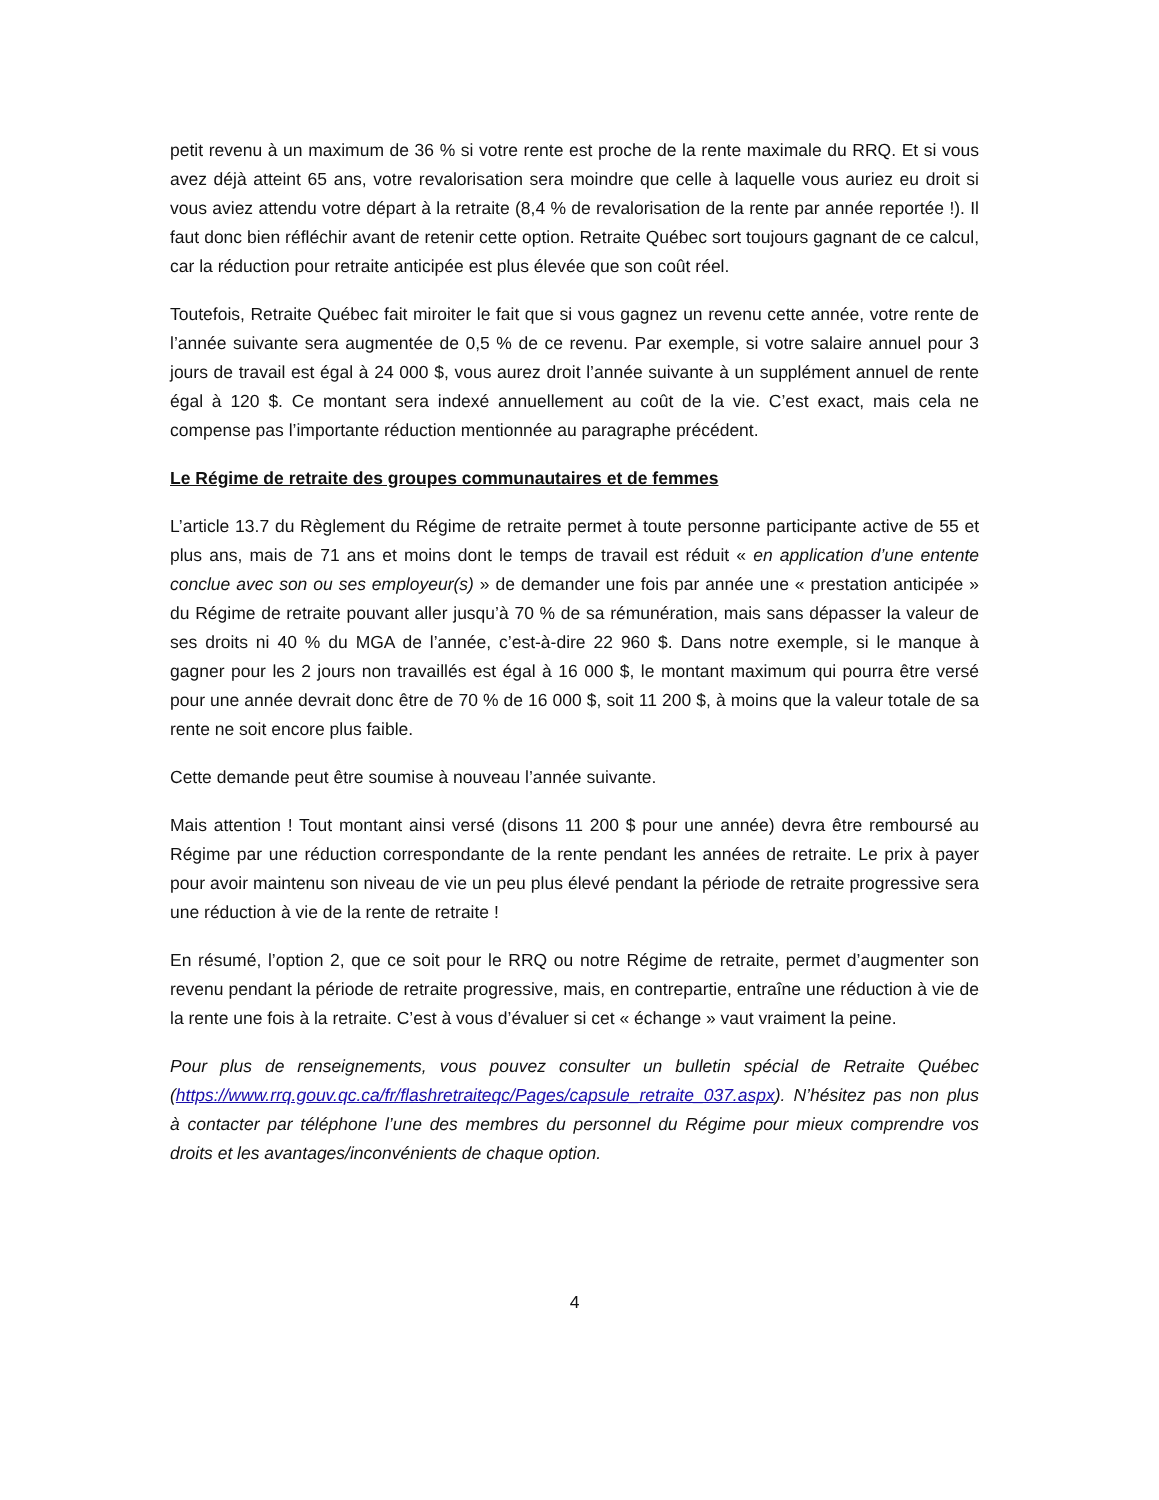petit revenu à un maximum de 36 % si votre rente est proche de la rente maximale du RRQ. Et si vous avez déjà atteint 65 ans, votre revalorisation sera moindre que celle à laquelle vous auriez eu droit si vous aviez attendu votre départ à la retraite (8,4 % de revalorisation de la rente par année reportée !). Il faut donc bien réfléchir avant de retenir cette option. Retraite Québec sort toujours gagnant de ce calcul, car la réduction pour retraite anticipée est plus élevée que son coût réel.
Toutefois, Retraite Québec fait miroiter le fait que si vous gagnez un revenu cette année, votre rente de l’année suivante sera augmentée de 0,5 % de ce revenu. Par exemple, si votre salaire annuel pour 3 jours de travail est égal à 24 000 $, vous aurez droit l’année suivante à un supplément annuel de rente égal à 120 $. Ce montant sera indexé annuellement au coût de la vie. C’est exact, mais cela ne compense pas l’importante réduction mentionnée au paragraphe précédent.
Le Régime de retraite des groupes communautaires et de femmes
L’article 13.7 du Règlement du Régime de retraite permet à toute personne participante active de 55 et plus ans, mais de 71 ans et moins dont le temps de travail est réduit « en application d’une entente conclue avec son ou ses employeur(s) » de demander une fois par année une « prestation anticipée » du Régime de retraite pouvant aller jusqu’à 70 % de sa rémunération, mais sans dépasser la valeur de ses droits ni 40 % du MGA de l’année, c’est-à-dire 22 960 $. Dans notre exemple, si le manque à gagner pour les 2 jours non travaillés est égal à 16 000 $, le montant maximum qui pourra être versé pour une année devrait donc être de 70 % de 16 000 $, soit 11 200 $, à moins que la valeur totale de sa rente ne soit encore plus faible.
Cette demande peut être soumise à nouveau l’année suivante.
Mais attention ! Tout montant ainsi versé (disons 11 200 $ pour une année) devra être remboursé au Régime par une réduction correspondante de la rente pendant les années de retraite. Le prix à payer pour avoir maintenu son niveau de vie un peu plus élevé pendant la période de retraite progressive sera une réduction à vie de la rente de retraite !
En résumé, l’option 2, que ce soit pour le RRQ ou notre Régime de retraite, permet d’augmenter son revenu pendant la période de retraite progressive, mais, en contrepartie, entraîne une réduction à vie de la rente une fois à la retraite. C’est à vous d’évaluer si cet « échange » vaut vraiment la peine.
Pour plus de renseignements, vous pouvez consulter un bulletin spécial de Retraite Québec (https://www.rrq.gouv.qc.ca/fr/flashretraiteqc/Pages/capsule_retraite_037.aspx). N’hésitez pas non plus à contacter par téléphone l’une des membres du personnel du Régime pour mieux comprendre vos droits et les avantages/inconvénients de chaque option.
4